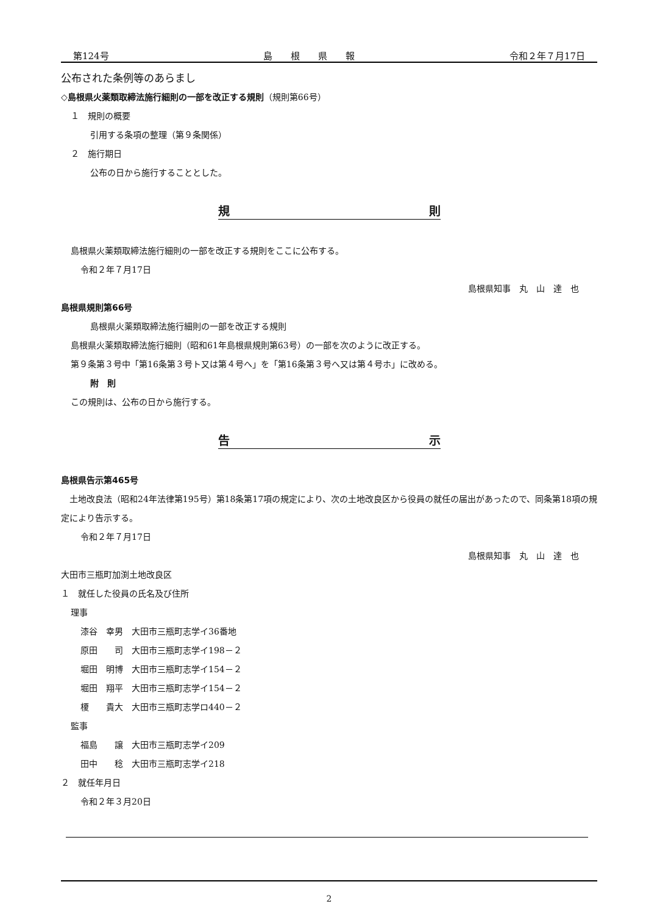第124号 島　　根　　県　　報 令和２年７月17日
公布された条例等のあらまし
◇島根県火薬類取締法施行細則の一部を改正する規則（規則第66号）
１　規則の概要
引用する条項の整理（第９条関係）
２　施行期日
公布の日から施行することとした。
規 則
島根県火薬類取締法施行細則の一部を改正する規則をここに公布する。
令和２年７月17日
島根県知事　丸　山　達　也
島根県規則第66号
島根県火薬類取締法施行細則の一部を改正する規則
島根県火薬類取締法施行細則（昭和61年島根県規則第63号）の一部を次のように改正する。
第９条第３号中「第16条第３号ト又は第４号へ」を「第16条第３号へ又は第４号ホ」に改める。
附　則
この規則は、公布の日から施行する。
告 示
島根県告示第465号
　土地改良法（昭和24年法律第195号）第18条第17項の規定により、次の土地改良区から役員の就任の届出があったので、同条第18項の規定により告示する。
令和２年７月17日
島根県知事　丸　山　達　也
大田市三瓶町加渕土地改良区
１　就任した役員の氏名及び住所
理事
漆谷　幸男　大田市三瓶町志学イ36番地
原田　　司　大田市三瓶町志学イ198－２
堀田　明博　大田市三瓶町志学イ154－２
堀田　翔平　大田市三瓶町志学イ154－２
榎　　貴大　大田市三瓶町志学ロ440－２
監事
福島　　譲　大田市三瓶町志学イ209
田中　　稔　大田市三瓶町志学イ218
２　就任年月日
令和２年３月20日
2